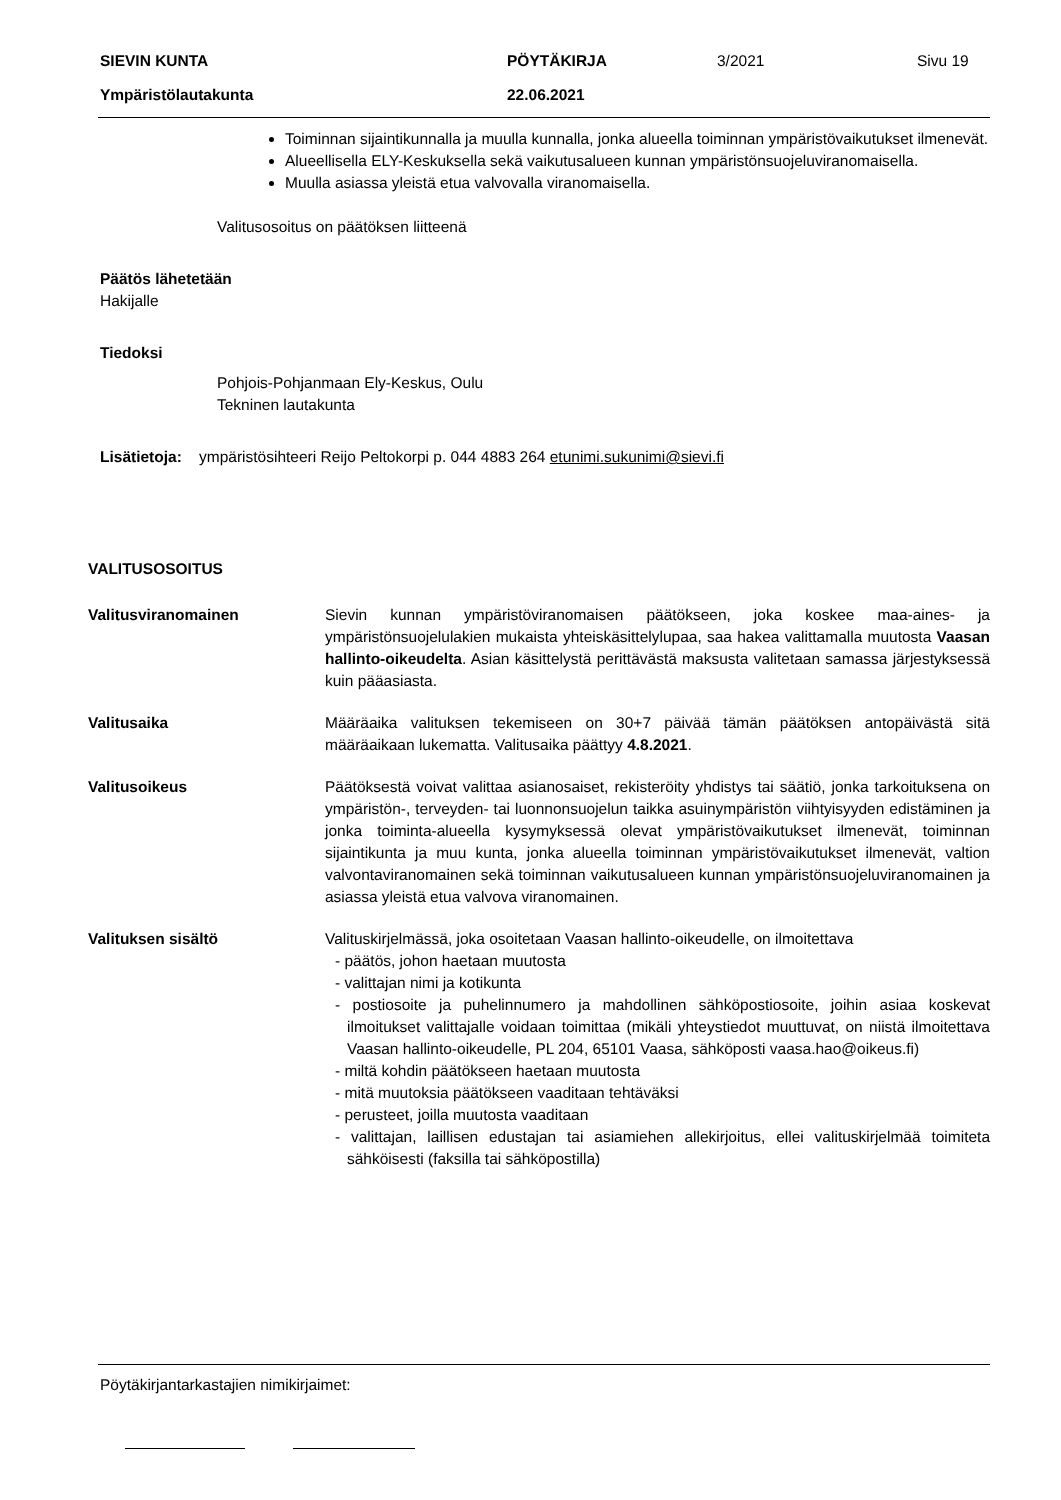SIEVIN KUNTA PÖYTÄKIRJA 3/2021 Sivu 19
Ympäristölautakunta 22.06.2021
Toiminnan sijaintikunnalla ja muulla kunnalla, jonka alueella toiminnan ympäristövaikutukset ilmenevät.
Alueellisella ELY-Keskuksella sekä vaikutusalueen kunnan ympäristönsuojeluviranomaisella.
Muulla asiassa yleistä etua valvovalla viranomaisella.
Valitusosoitus on päätöksen liitteenä
Päätös lähetetään
Hakijalle
Tiedoksi
Pohjois-Pohjanmaan Ely-Keskus, Oulu
Tekninen lautakunta
Lisätietoja: ympäristösihteeri Reijo Peltokorpi p. 044 4883 264 etunimi.sukunimi@sievi.fi
VALITUSOSOITUS
Valitusviranomainen Sievin kunnan ympäristöviranomaisen päätökseen, joka koskee maa-aines- ja ympäristönsuojelulakien mukaista yhteiskäsittelylupaa, saa hakea valittamalla muutosta Vaasan hallinto-oikeudelta. Asian käsittelystä perittävästä maksusta valitetaan samassa järjestyksessä kuin pääasiasta.
Valitusaika Määräaika valituksen tekemiseen on 30+7 päivää tämän päätöksen antopäivästä sitä määräaikaan lukematta. Valitusaika päättyy 4.8.2021.
Valitusoikeus Päätöksestä voivat valittaa asianosaiset, rekisteröity yhdistys tai säätiö, jonka tarkoituksena on ympäristön-, terveyden- tai luonnonsuojelun taikka asuinympäristön viihtyisyyden edistäminen ja jonka toiminta-alueella kysymyksessä olevat ympäristövaikutukset ilmenevät, toiminnan sijaintikunta ja muu kunta, jonka alueella toiminnan ympäristövaikutukset ilmenevät, valtion valvontaviranomainen sekä toiminnan vaikutusalueen kunnan ympäristönsuojeluviranomainen ja asiassa yleistä etua valvova viranomainen.
Valituksen sisältö Valituskirjelmässä, joka osoitetaan Vaasan hallinto-oikeudelle, on ilmoitettava
- päätös, johon haetaan muutosta
- valittajan nimi ja kotikunta
- postiosoite ja puhelinnumero ja mahdollinen sähköpostiosoite, joihin asiaa koskevat ilmoitukset valittajalle voidaan toimittaa (mikäli yhteystiedot muuttuvat, on niistä ilmoitettava Vaasan hallinto-oikeudelle, PL 204, 65101 Vaasa, sähköposti vaasa.hao@oikeus.fi)
- miltä kohdin päätökseen haetaan muutosta
- mitä muutoksia päätökseen vaaditaan tehtäväksi
- perusteet, joilla muutosta vaaditaan
- valittajan, laillisen edustajan tai asiamiehen allekirjoitus, ellei valituskirjelmää toimiteta sähköisesti (faksilla tai sähköpostilla)
Pöytäkirjantarkastajien nimikirjaimet: